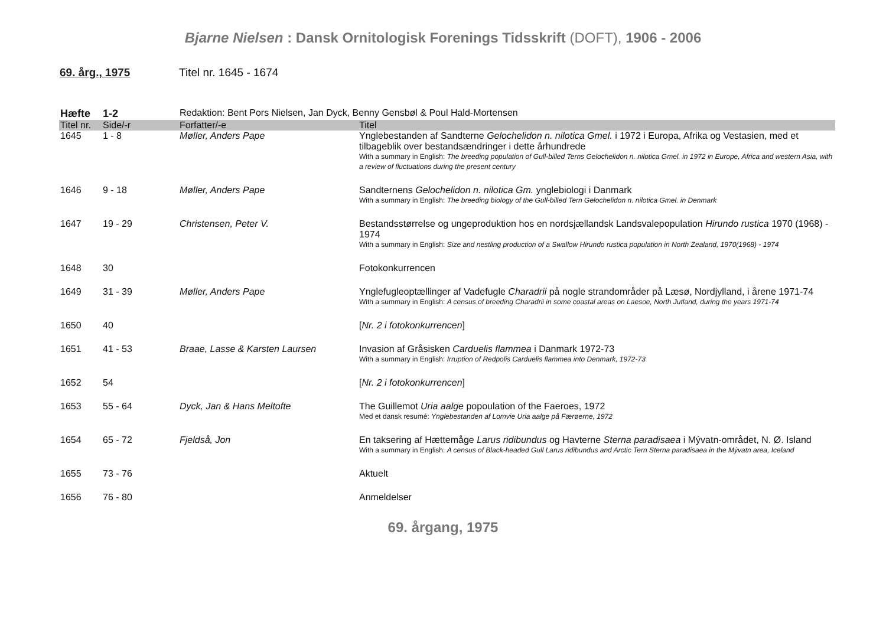Bjarne Nielsen : Dansk Ornitologisk Forenings Tidsskrift (DOFT), 1906 - 2006
69. årg., 1975 Titel nr. 1645 - 1674
| Hæfte | 1-2 | Redaktion: Bent Pors Nielsen, Jan Dyck, Benny Gensbøl & Poul Hald-Mortensen | |
| Titel nr. | Side/-r | Forfatter/-e | Titel |
| 1645 | 1 - 8 | Møller, Anders Pape | Ynglebestanden af Sandterne Gelochelidon n. nilotica Gmel. i 1972 i Europa, Afrika og Vestasien, med et tilbageblik over bestandsændringer i dette århundrede With a summary in English: The breeding population of Gull-billed Terns Gelochelidon n. nilotica Gmel. in 1972 in Europe, Africa and western Asia, with a review of fluctuations during the present century |
| 1646 | 9 - 18 | Møller, Anders Pape | Sandternens Gelochelidon n. nilotica Gm. ynglebiologi i Danmark With a summary in English: The breeding biology of the Gull-billed Tern Gelochelidon n. nilotica Gmel. in Denmark |
| 1647 | 19 - 29 | Christensen, Peter V. | Bestandsstørrelse og ungeproduktion hos en nordsjællandsk Landsvalepopulation Hirundo rustica 1970 (1968) - 1974 With a summary in English: Size and nestling production of a Swallow Hirundo rustica population in North Zealand, 1970(1968) - 1974 |
| 1648 | 30 | | Fotokonkurrencen |
| 1649 | 31 - 39 | Møller, Anders Pape | Ynglefugleoptællinger af Vadefugle Charadrii på nogle strandområder på Læsø, Nordjylland, i årene 1971-74 With a summary in English: A census of breeding Charadrii in some coastal areas on Laesoe, North Jutland, during the years 1971-74 |
| 1650 | 40 | | [ Nr. 2 i fotokonkurrencen ] |
| 1651 | 41 - 53 | Braae, Lasse & Karsten Laursen | Invasion af Gråsisken Carduelis flammea i Danmark 1972-73 With a summary in English: Irruption of Redpolis Carduelis flammea into Denmark, 1972-73 |
| 1652 | 54 | | [ Nr. 2 i fotokonkurrencen ] |
| 1653 | 55 - 64 | Dyck, Jan & Hans Meltofte | The Guillemot Uria aalge popoulation of the Faeroes, 1972 Med et dansk resumé: Ynglebestanden af Lomvie Uria aalge på Færøerne, 1972 |
| 1654 | 65 - 72 | Fjeldså, Jon | En taksering af Hættemåge Larus ridibundus og Havterne Sterna paradisaea i Mývatn-området, N. Ø. Island With a summary in English: A census of Black-headed Gull Larus ridibundus and Arctic Tern Sterna paradisaea in the Mývatn area, Iceland |
| 1655 | 73 - 76 | | Aktuelt |
| 1656 | 76 - 80 | | Anmeldelser |
69. årgang, 1975